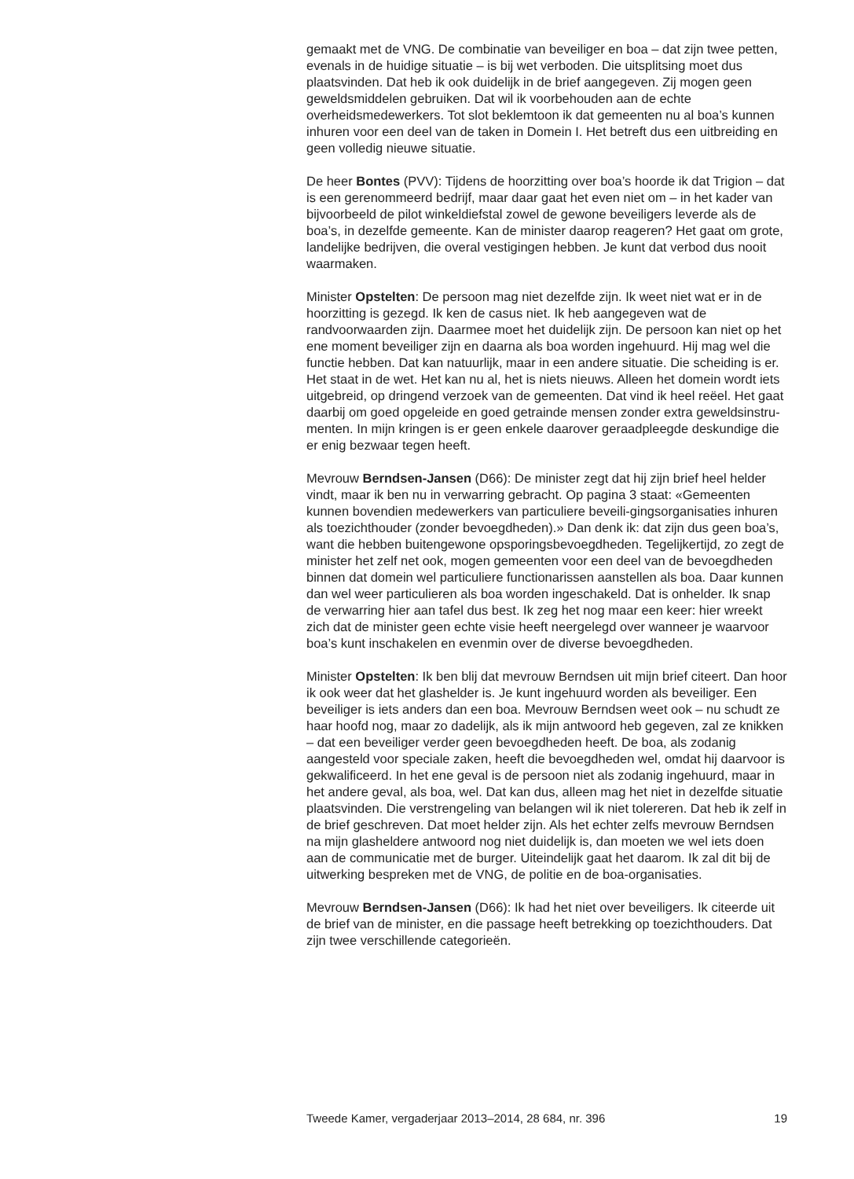gemaakt met de VNG. De combinatie van beveiliger en boa – dat zijn twee petten, evenals in de huidige situatie – is bij wet verboden. Die uitsplitsing moet dus plaatsvinden. Dat heb ik ook duidelijk in de brief aangegeven. Zij mogen geen geweldsmiddelen gebruiken. Dat wil ik voorbehouden aan de echte overheidsmedewerkers. Tot slot beklemtoon ik dat gemeenten nu al boa’s kunnen inhuren voor een deel van de taken in Domein I. Het betreft dus een uitbreiding en geen volledig nieuwe situatie.
De heer Bontes (PVV): Tijdens de hoorzitting over boa’s hoorde ik dat Trigion – dat is een gerenommeerd bedrijf, maar daar gaat het even niet om – in het kader van bijvoorbeeld de pilot winkeldiefstal zowel de gewone beveiligers leverde als de boa’s, in dezelfde gemeente. Kan de minister daarop reageren? Het gaat om grote, landelijke bedrijven, die overal vestigingen hebben. Je kunt dat verbod dus nooit waarmaken.
Minister Opstelten: De persoon mag niet dezelfde zijn. Ik weet niet wat er in de hoorzitting is gezegd. Ik ken de casus niet. Ik heb aangegeven wat de randvoorwaarden zijn. Daarmee moet het duidelijk zijn. De persoon kan niet op het ene moment beveiliger zijn en daarna als boa worden ingehuurd. Hij mag wel die functie hebben. Dat kan natuurlijk, maar in een andere situatie. Die scheiding is er. Het staat in de wet. Het kan nu al, het is niets nieuws. Alleen het domein wordt iets uitgebreid, op dringend verzoek van de gemeenten. Dat vind ik heel reëel. Het gaat daarbij om goed opgeleide en goed getrainde mensen zonder extra geweldsinstru-menten. In mijn kringen is er geen enkele daarover geraadpleegde deskundige die er enig bezwaar tegen heeft.
Mevrouw Berndsen-Jansen (D66): De minister zegt dat hij zijn brief heel helder vindt, maar ik ben nu in verwarring gebracht. Op pagina 3 staat: «Gemeenten kunnen bovendien medewerkers van particuliere beveili-gingsorganisaties inhuren als toezichthouder (zonder bevoegdheden).» Dan denk ik: dat zijn dus geen boa’s, want die hebben buitengewone opsporingsbevoegdheden. Tegelijkertijd, zo zegt de minister het zelf net ook, mogen gemeenten voor een deel van de bevoegdheden binnen dat domein wel particuliere functionarissen aanstellen als boa. Daar kunnen dan wel weer particulieren als boa worden ingeschakeld. Dat is onhelder. Ik snap de verwarring hier aan tafel dus best. Ik zeg het nog maar een keer: hier wreekt zich dat de minister geen echte visie heeft neergelegd over wanneer je waarvoor boa’s kunt inschakelen en evenmin over de diverse bevoegdheden.
Minister Opstelten: Ik ben blij dat mevrouw Berndsen uit mijn brief citeert. Dan hoor ik ook weer dat het glashelder is. Je kunt ingehuurd worden als beveiliger. Een beveiliger is iets anders dan een boa. Mevrouw Berndsen weet ook – nu schudt ze haar hoofd nog, maar zo dadelijk, als ik mijn antwoord heb gegeven, zal ze knikken – dat een beveiliger verder geen bevoegdheden heeft. De boa, als zodanig aangesteld voor speciale zaken, heeft die bevoegdheden wel, omdat hij daarvoor is gekwalificeerd. In het ene geval is de persoon niet als zodanig ingehuurd, maar in het andere geval, als boa, wel. Dat kan dus, alleen mag het niet in dezelfde situatie plaatsvinden. Die verstrengeling van belangen wil ik niet tolereren. Dat heb ik zelf in de brief geschreven. Dat moet helder zijn. Als het echter zelfs mevrouw Berndsen na mijn glasheldere antwoord nog niet duidelijk is, dan moeten we wel iets doen aan de communicatie met de burger. Uiteindelijk gaat het daarom. Ik zal dit bij de uitwerking bespreken met de VNG, de politie en de boa-organisaties.
Mevrouw Berndsen-Jansen (D66): Ik had het niet over beveiligers. Ik citeerde uit de brief van de minister, en die passage heeft betrekking op toezichthouders. Dat zijn twee verschillende categorieën.
Tweede Kamer, vergaderjaar 2013–2014, 28 684, nr. 396 19